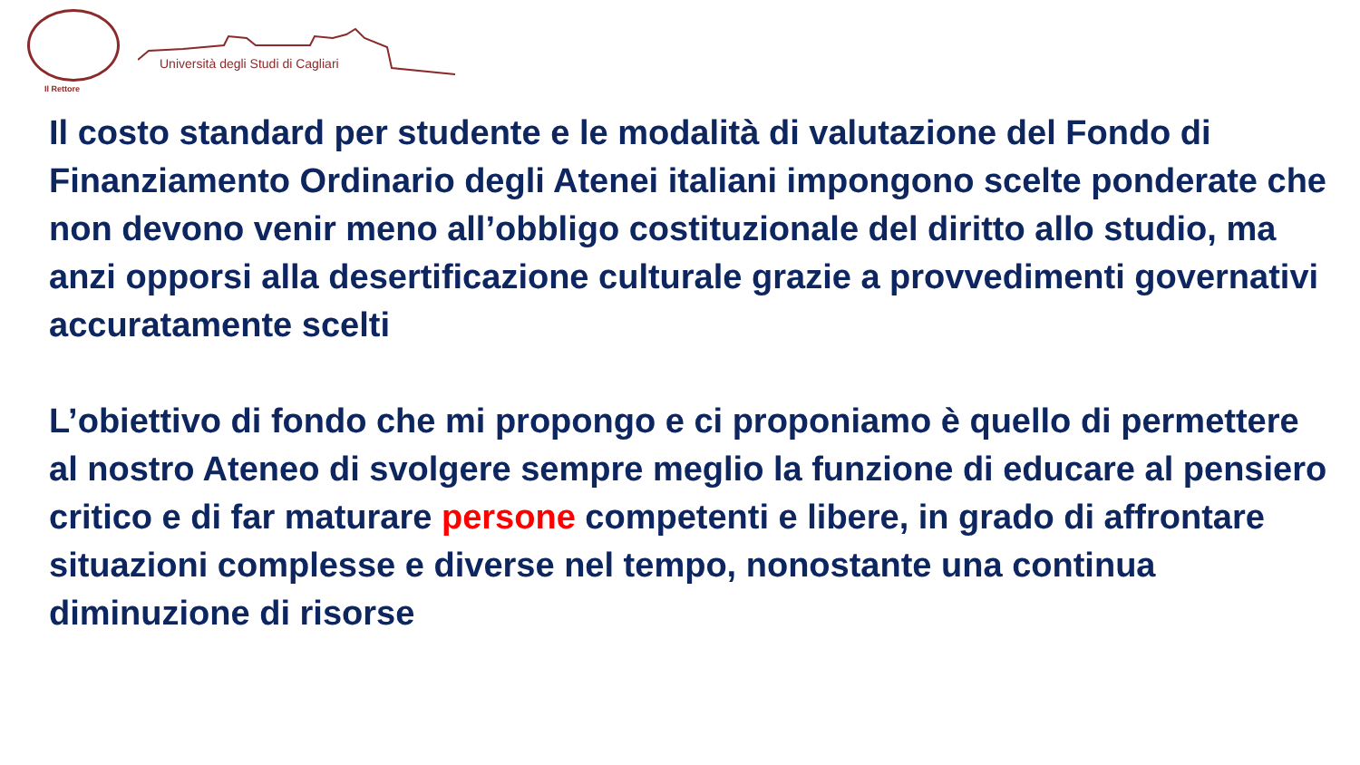Il Rettore
Università degli Studi di Cagliari
Il costo standard per studente e le modalità di valutazione del Fondo di Finanziamento Ordinario degli Atenei italiani impongono scelte ponderate che non devono venir meno all’obbligo costituzionale del diritto allo studio, ma anzi opporsi alla desertificazione culturale grazie a provvedimenti governativi accuratamente scelti
L’obiettivo di fondo che mi propongo e ci proponiamo è quello di permettere al nostro Ateneo di svolgere sempre meglio la funzione di educare al pensiero critico e di far maturare persone competenti e libere, in grado di affrontare situazioni complesse e diverse nel tempo, nonostante una continua diminuzione di risorse